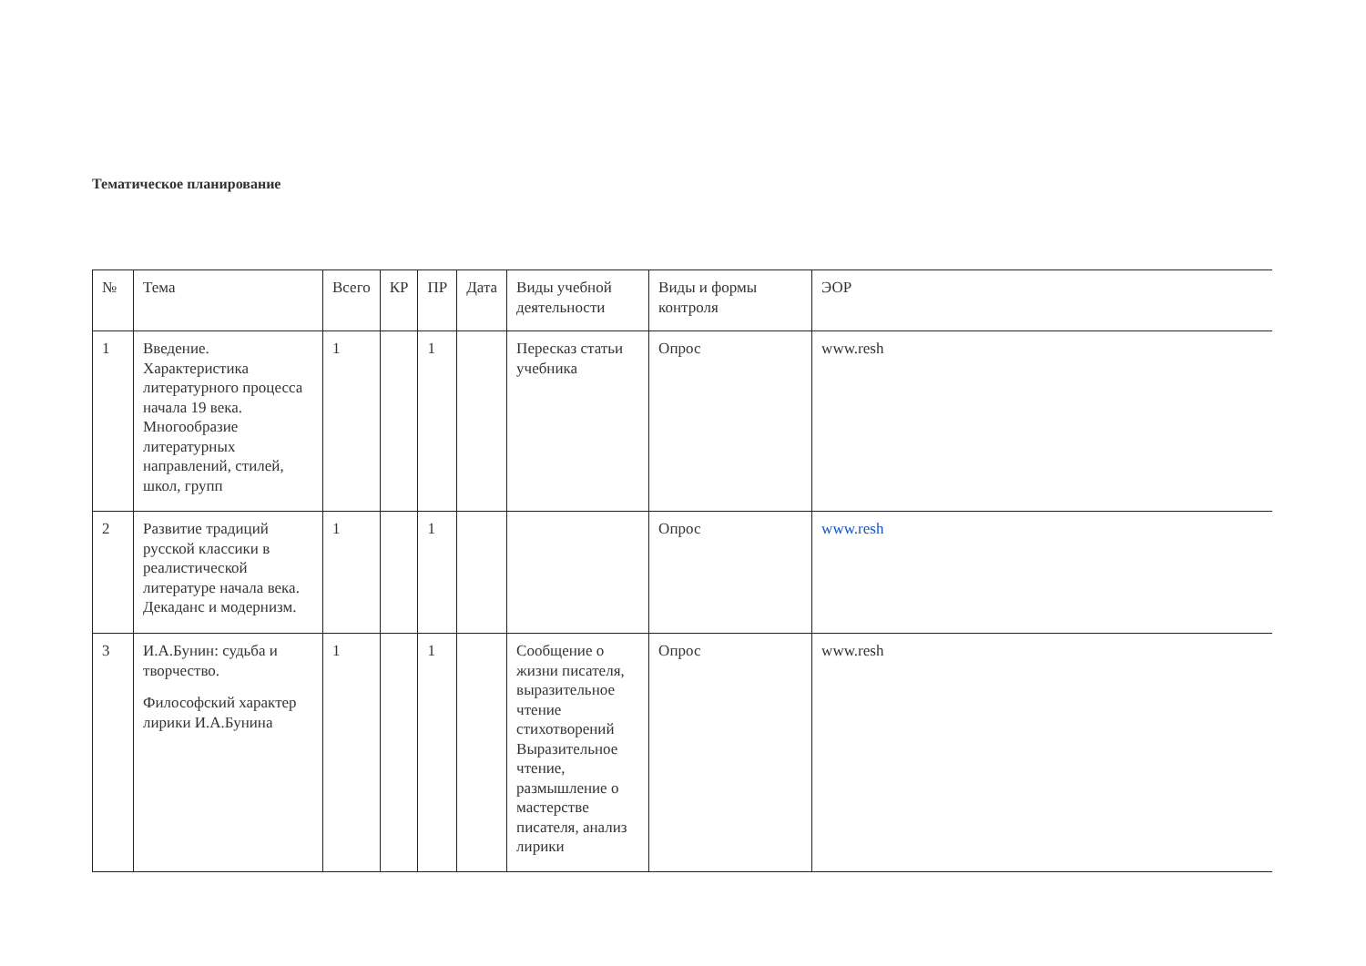Тематическое планирование
| № | Тема | Всего | КР | ПР | Дата | Виды учебной деятельности | Виды и формы контроля | ЭОР |
| --- | --- | --- | --- | --- | --- | --- | --- | --- |
| 1 | Введение. Характеристика литературного процесса начала 19 века. Многообразие литературных направлений, стилей, школ, групп | 1 | | 1 | | Пересказ статьи учебника | Опрос | www.resh |
| 2 | Развитие традиций русской классики в реалистической литературе начала века. Декаданс и модернизм. | 1 | | 1 | | | Опрос | www.resh |
| 3 | И.А.Бунин: судьба и творчество. Философский характер лирики И.А.Бунина | 1 | | 1 | | Сообщение о жизни писателя, выразительное чтение стихотворений Выразительное чтение, размышление о мастерстве писателя, анализ лирики | Опрос | www.resh |